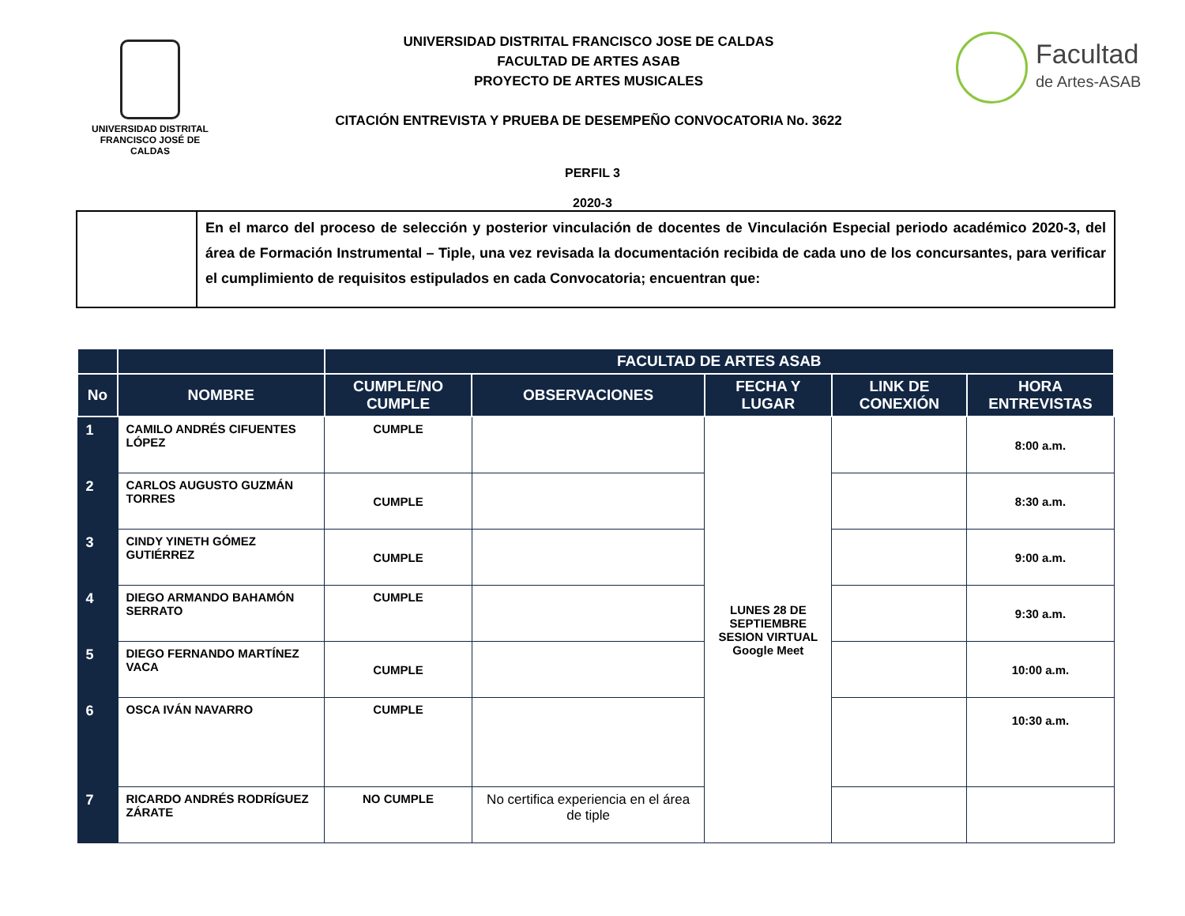UNIVERSIDAD DISTRITAL
FRANCISCO JOSÉ DE CALDAS
UNIVERSIDAD DISTRITAL FRANCISCO JOSE DE CALDAS
FACULTAD DE ARTES ASAB
PROYECTO DE ARTES MUSICALES
CITACIÓN ENTREVISTA Y PRUEBA DE DESEMPEÑO CONVOCATORIA No. 3622
Facultad
de Artes-ASAB
PERFIL 3
2020-3
| | En el marco del proceso de selección y posterior vinculación de docentes de Vinculación Especial periodo académico 2020-3, del área de Formación Instrumental – Tiple, una vez revisada la documentación recibida de cada uno de los concursantes, para verificar el cumplimiento de requisitos estipulados en cada Convocatoria; encuentran que: |
| | | FACULTAD DE ARTES ASAB | | | | |
| --- | --- | --- | --- | --- | --- | --- |
| No | NOMBRE | CUMPLE/NO CUMPLE | OBSERVACIONES | FECHA Y LUGAR | LINK DE CONEXIÓN | HORA ENTREVISTAS |
| 1 | CAMILO ANDRÉS CIFUENTES LÓPEZ | CUMPLE | | LUNES 28 DE SEPTIEMBRE SESION VIRTUAL Google Meet | | 8:00 a.m. |
| 2 | CARLOS AUGUSTO GUZMÁN TORRES | CUMPLE | | | | 8:30 a.m. |
| 3 | CINDY YINETH GÓMEZ GUTIÉRREZ | CUMPLE | | | | 9:00 a.m. |
| 4 | DIEGO ARMANDO BAHAMÓN SERRATO | CUMPLE | | | | 9:30 a.m. |
| 5 | DIEGO FERNANDO MARTÍNEZ VACA | CUMPLE | | | | 10:00 a.m. |
| 6 | OSCA IVÁN NAVARRO | CUMPLE | | | | 10:30 a.m. |
| 7 | RICARDO ANDRÉS RODRÍGUEZ ZÁRATE | NO CUMPLE | No certifica experiencia en el área de tiple | | | |